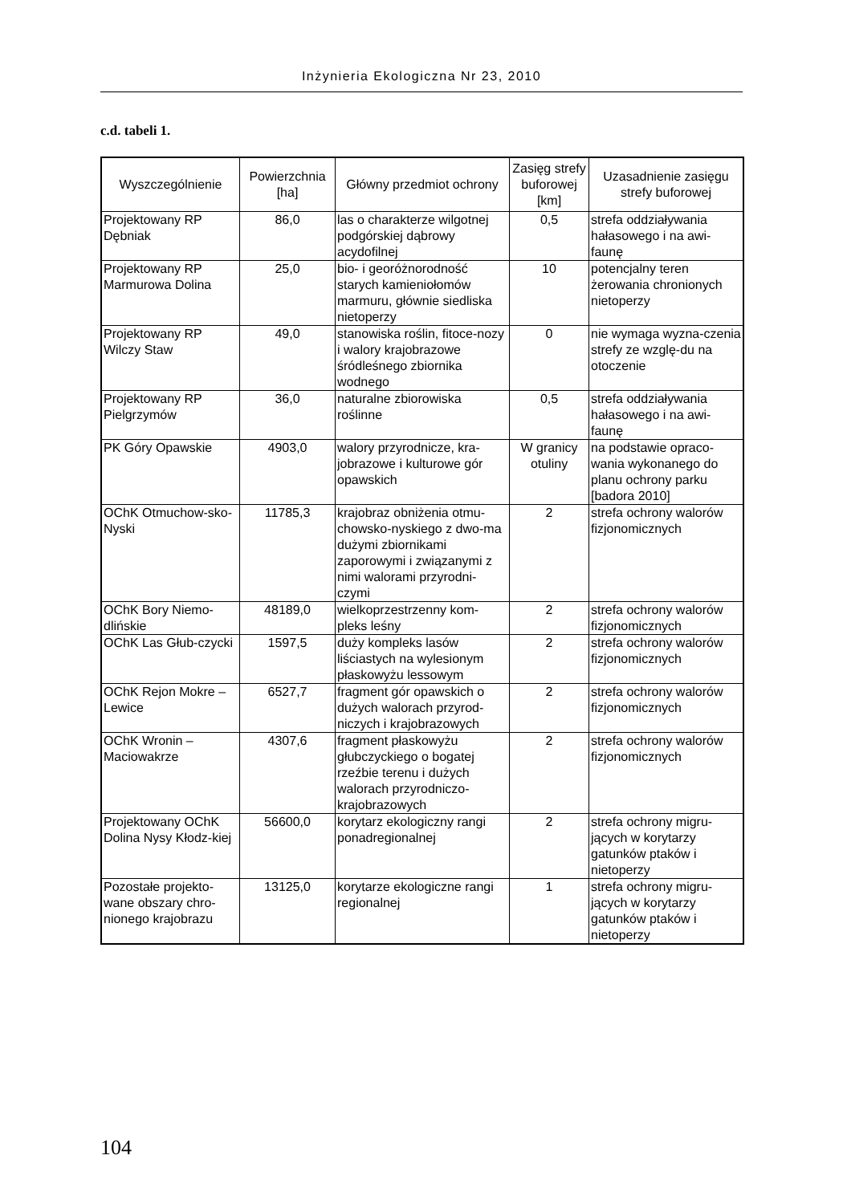Inżynieria Ekologiczna Nr 23, 2010
c.d. tabeli 1.
| Wyszczególnienie | Powierzchnia [ha] | Główny przedmiot ochrony | Zasięg strefy buforowej [km] | Uzasadnienie zasięgu strefy buforowej |
| --- | --- | --- | --- | --- |
| Projektowany RP Dębniak | 86,0 | las o charakterze wilgotnej podgórskiej dąbrowy acydofilnej | 0,5 | strefa oddziaływania hałasowego i na awi-faunę |
| Projektowany RP Marmurowa Dolina | 25,0 | bio- i georóżnorodność starych kamieniołomów marmuru, głównie siedliska nietoperzy | 10 | potencjalny teren żerowania chronionych nietoperzy |
| Projektowany RP Wilczy Staw | 49,0 | stanowiska roślin, fitoce-nozy i walory krajobrazowe śródleśnego zbiornika wodnego | 0 | nie wymaga wyzna-czenia strefy ze wzglę-du na otoczenie |
| Projektowany RP Pielgrzymów | 36,0 | naturalne zbiorowiska roślinne | 0,5 | strefa oddziaływania hałasowego i na awi-faunę |
| PK Góry Opawskie | 4903,0 | walory przyrodnicze, kra-jobrazowe i kulturowe gór opawskich | W granicy otuliny | na podstawie opraco-wania wykonanego do planu ochrony parku [badora 2010] |
| OChK Otmuchow-sko-Nyski | 11785,3 | krajobraz obniżenia otmu-chowsko-nyskiego z dwo-ma dużymi zbiornikami zaporowymi i związanymi z nimi walorami przyrodni-czymi | 2 | strefa ochrony walorów fizjonomicznych |
| OChK Bory Niemo-dlińskie | 48189,0 | wielkoprzestrzenny kom-pleks leśny | 2 | strefa ochrony walorów fizjonomicznych |
| OChK Las Głub-czycki | 1597,5 | duży kompleks lasów liściastych na wylesionym płaskowyżu lessowym | 2 | strefa ochrony walorów fizjonomicznych |
| OChK Rejon Mokre – Lewice | 6527,7 | fragment gór opawskich o dużych walorach przyrod-niczych i krajobrazowych | 2 | strefa ochrony walorów fizjonomicznych |
| OChK Wronin – Maciowakrze | 4307,6 | fragment płaskowyżu głubczyckiego o bogatej rzeźbie terenu i dużych walorach przyrodniczo-krajobrazowych | 2 | strefa ochrony walorów fizjonomicznych |
| Projektowany OChK Dolina Nysy Kłodz-kiej | 56600,0 | korytarz ekologiczny rangi ponadregionalnej | 2 | strefa ochrony migru-jących w korytarzy gatunków ptaków i nietoperzy |
| Pozostałe projekto-wane obszary chro-nionego krajobrazu | 13125,0 | korytarze ekologiczne rangi regionalnej | 1 | strefa ochrony migru-jących w korytarzy gatunków ptaków i nietoperzy |
104